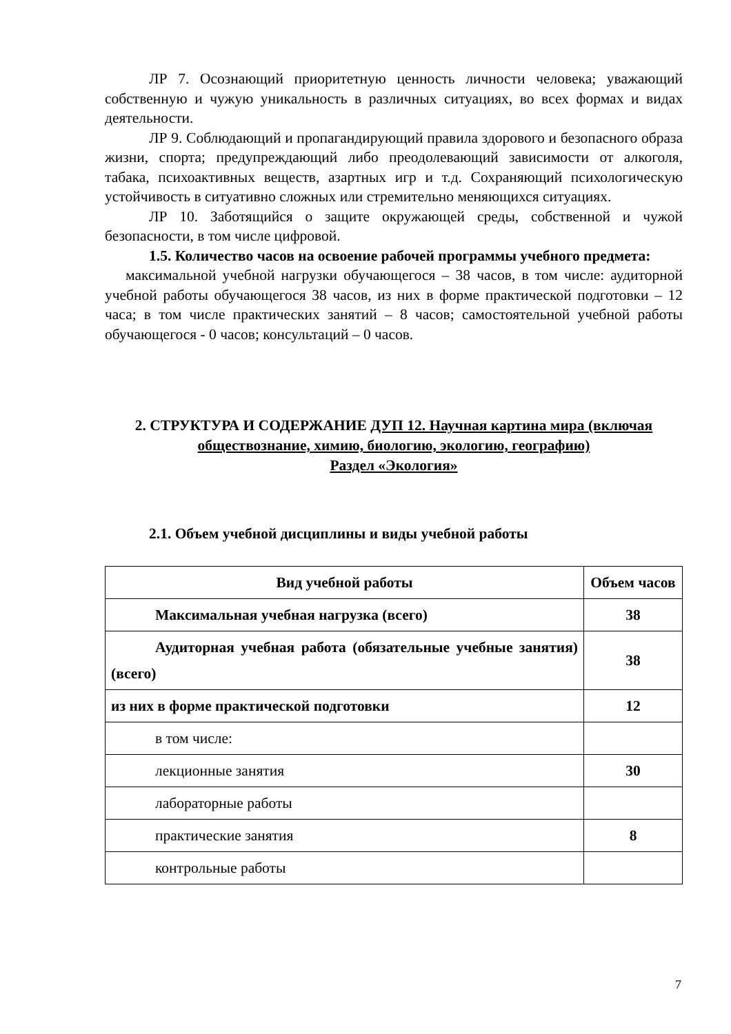ЛР 7. Осознающий приоритетную ценность личности человека; уважающий собственную и чужую уникальность в различных ситуациях, во всех формах и видах деятельности.
ЛР 9. Соблюдающий и пропагандирующий правила здорового и безопасного образа жизни, спорта; предупреждающий либо преодолевающий зависимости от алкоголя, табака, психоактивных веществ, азартных игр и т.д. Сохраняющий психологическую устойчивость в ситуативно сложных или стремительно меняющихся ситуациях.
ЛР 10. Заботящийся о защите окружающей среды, собственной и чужой безопасности, в том числе цифровой.
1.5. Количество часов на освоение рабочей программы учебного предмета:
максимальной учебной нагрузки обучающегося – 38 часов, в том числе: аудиторной учебной работы обучающегося 38 часов, из них в форме практической подготовки – 12 часа; в том числе практических занятий – 8 часов; самостоятельной учебной работы обучающегося - 0 часов; консультаций – 0 часов.
2. СТРУКТУРА И СОДЕРЖАНИЕ ДУП 12. Научная картина мира (включая обществознание, химию, биологию, экологию, географию)
Раздел «Экология»
2.1. Объем учебной дисциплины и виды учебной работы
| Вид учебной работы | Объем часов |
| Максимальная учебная нагрузка (всего) | 38 |
| Аудиторная учебная работа (обязательные учебные занятия) (всего) | 38 |
| из них в форме практической подготовки | 12 |
| в том числе: | |
| лекционные занятия | 30 |
| лабораторные работы | |
| практические занятия | 8 |
| контрольные работы | |
7